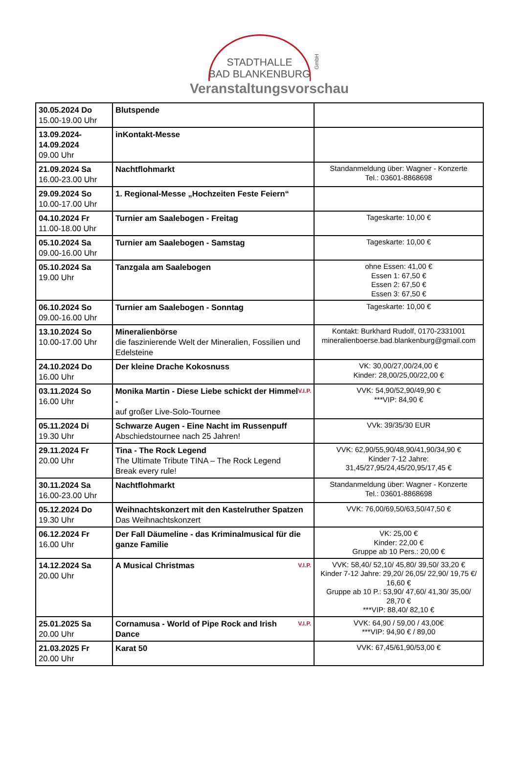STADTHALLE
BAD BLANKENBURG
GmbH
Veranstaltungsvorschau
| 30.05.2024 Do 15.00-19.00 Uhr | Blutspende | |
| 13.09.2024- 14.09.2024 09.00 Uhr | inKontakt-Messe | |
| 21.09.2024 Sa 16.00-23.00 Uhr | Nachtflohmarkt | Standanmeldung über: Wagner - Konzerte Tel.: 03601-8868698 |
| 29.09.2024 So 10.00-17.00 Uhr | 1. Regional-Messe „Hochzeiten Feste Feiern“ | |
| 04.10.2024 Fr 11.00-18.00 Uhr | Turnier am Saalebogen - Freitag | Tageskarte: 10,00 € |
| 05.10.2024 Sa 09.00-16.00 Uhr | Turnier am Saalebogen - Samstag | Tageskarte: 10,00 € |
| 05.10.2024 Sa 19.00 Uhr | Tanzgala am Saalebogen | ohne Essen: 41,00 € Essen 1: 67,50 € Essen 2: 67,50 € Essen 3: 67,50 € |
| 06.10.2024 So 09.00-16.00 Uhr | Turnier am Saalebogen - Sonntag | Tageskarte: 10,00 € |
| 13.10.2024 So 10.00-17.00 Uhr | Mineralienbörse die faszinierende Welt der Mineralien, Fossilien und Edelsteine | Kontakt: Burkhard Rudolf, 0170-2331001 mineralienboerse.bad.blankenburg@gmail.com |
| 24.10.2024 Do 16.00 Uhr | Der kleine Drache Kokosnuss | VK: 30,00/27,00/24,00 € Kinder: 28,00/25,00/22,00 € |
| 03.11.2024 So 16.00 Uhr | V.I.P. Monika Martin - Diese Liebe schickt der Himmel - auf großer Live-Solo-Tournee | VVK: 54,90/52,90/49,90 € ***VIP: 84,90 € |
| 05.11.2024 Di 19.30 Uhr | Schwarze Augen - Eine Nacht im Russenpuff Abschiedstournee nach 25 Jahren! | VVk: 39/35/30 EUR |
| 29.11.2024 Fr 20.00 Uhr | Tina - The Rock Legend The Ultimate Tribute TINA – The Rock Legend Break every rule! | VVK: 62,90/55,90/48,90/41,90/34,90 € Kinder 7-12 Jahre: 31,45/27,95/24,45/20,95/17,45 € |
| 30.11.2024 Sa 16.00-23.00 Uhr | Nachtflohmarkt | Standanmeldung über: Wagner - Konzerte Tel.: 03601-8868698 |
| 05.12.2024 Do 19.30 Uhr | Weihnachtskonzert mit den Kastelruther Spatzen Das Weihnachtskonzert | VVK: 76,00/69,50/63,50/47,50 € |
| 06.12.2024 Fr 16.00 Uhr | Der Fall Däumeline - das Kriminalmusical für die ganze Familie | VK: 25,00 € Kinder: 22,00 € Gruppe ab 10 Pers.: 20,00 € |
| 14.12.2024 Sa 20.00 Uhr | V.I.P. A Musical Christmas | VVK: 58,40/ 52,10/ 45,80/ 39,50/ 33,20 € Kinder 7-12 Jahre: 29,20/ 26,05/ 22,90/ 19,75 €/ 16,60 € Gruppe ab 10 P.: 53,90/ 47,60/ 41,30/ 35,00/ 28,70 € ***VIP: 88,40/ 82,10 € |
| 25.01.2025 Sa 20.00 Uhr | V.I.P. Cornamusa - World of Pipe Rock and Irish Dance | VVK: 64,90 / 59,00 / 43,00€ ***VIP: 94,90 € / 89,00 |
| 21.03.2025 Fr 20.00 Uhr | Karat 50 | VVK: 67,45/61,90/53,00 € |